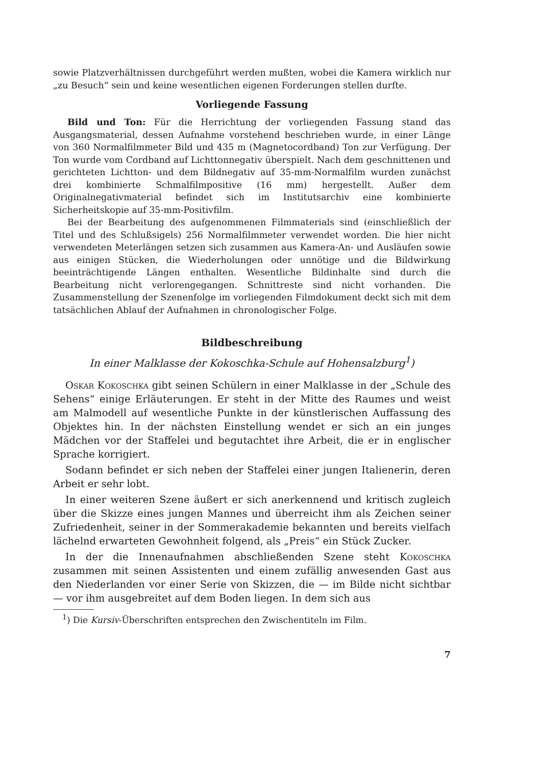sowie Platzverhältnissen durchgeführt werden mußten, wobei die Kamera wirklich nur „zu Besuch“ sein und keine wesentlichen eigenen Forderungen stellen durfte.
Vorliegende Fassung
Bild und Ton: Für die Herrichtung der vorliegenden Fassung stand das Ausgangsmaterial, dessen Aufnahme vorstehend beschrieben wurde, in einer Länge von 360 Normalfilmmeter Bild und 435 m (Magnetocordband) Ton zur Verfügung. Der Ton wurde vom Cordband auf Lichttonnegativ überspielt. Nach dem geschnittenen und gerichteten Lichtton- und dem Bildnegativ auf 35-mm-Normalfilm wurden zunächst drei kombinierte Schmalfilmpositive (16 mm) hergestellt. Außer dem Originalnegativmaterial befindet sich im Institutsarchiv eine kombinierte Sicherheitskopie auf 35-mm-Positivfilm.
Bei der Bearbeitung des aufgenommenen Filmmaterials sind (einschließlich der Titel und des Schlußsigels) 256 Normalfilmmeter verwendet worden. Die hier nicht verwendeten Meterlängen setzen sich zusammen aus Kamera-An- und Ausläufen sowie aus einigen Stücken, die Wiederholungen oder unnötige und die Bildwirkung beeinträchtigende Längen enthalten. Wesentliche Bildinhalte sind durch die Bearbeitung nicht verlorengegangen. Schnittreste sind nicht vorhanden. Die Zusammenstellung der Szenenfolge im vorliegenden Filmdokument deckt sich mit dem tatsächlichen Ablauf der Aufnahmen in chronologischer Folge.
Bildbeschreibung
In einer Malklasse der Kokoschka-Schule auf Hohensalzburg<sup>1</sup>)
Oskar Kokoschka gibt seinen Schülern in einer Malklasse in der „Schule des Sehens“ einige Erläuterungen. Er steht in der Mitte des Raumes und weist am Malmodell auf wesentliche Punkte in der künstlerischen Auffassung des Objektes hin. In der nächsten Einstellung wendet er sich an ein junges Mädchen vor der Staffelei und begutachtet ihre Arbeit, die er in englischer Sprache korrigiert.
Sodann befindet er sich neben der Staffelei einer jungen Italienerin, deren Arbeit er sehr lobt.
In einer weiteren Szene äußert er sich anerkennend und kritisch zugleich über die Skizze eines jungen Mannes und überreicht ihm als Zeichen seiner Zufriedenheit, seiner in der Sommerakademie bekannten und bereits vielfach lächelnd erwarteten Gewohnheit folgend, als „Preis“ ein Stück Zucker.
In der die Innenaufnahmen abschließenden Szene steht Kokoschka zusammen mit seinen Assistenten und einem zufällig anwesenden Gast aus den Niederlanden vor einer Serie von Skizzen, die — im Bilde nicht sichtbar — vor ihm ausgebreitet auf dem Boden liegen. In dem sich aus
<sup>1</sup>) Die Kursiv-Überschriften entsprechen den Zwischentiteln im Film.
7